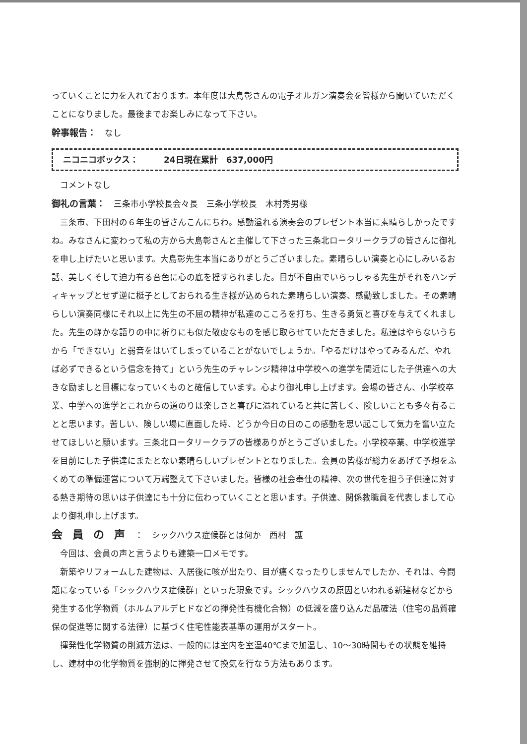っていくことに力を入れております。本年度は大島彰さんの電子オルガン演奏会を皆様から聞いていただくことになりました。最後までお楽しみになって下さい。
幹事報告：　なし
ニコニコボックス：　　　24日現在累計　637,000円
コメントなし
御礼の言葉：　三条市小学校長会々長　三条小学校長　木村秀男様
三条市、下田村の６年生の皆さんこんにちわ。感動溢れる演奏会のプレゼント本当に素晴らしかったですね。みなさんに変わって私の方から大島彰さんと主催して下さった三条北ロータリークラブの皆さんに御礼を申し上げたいと思います。大島彰先生本当にありがとうございました。素晴らしい演奏と心にしみいるお話、美しくそして迫力有る音色に心の底を揺すられました。目が不自由でいらっしゃる先生がそれをハンディキャップとせず逆に梃子としておられる生き様が込められた素晴らしい演奏、感動致しました。その素晴らしい演奏同様にそれ以上に先生の不屈の精神が私達のこころを打ち、生きる勇気と喜びを与えてくれました。先生の静かな語りの中に祈りにも似た敬虔なものを感じ取らせていただきました。私達はやらないうちから「できない」と弱音をはいてしまっていることがないでしょうか。「やるだけはやってみるんだ、やれば必ずできるという信念を持て」という先生のチャレンジ精神は中学校への進学を間近にした子供達への大きな励ましと目標になっていくものと確信しています。心より御礼申し上げます。会場の皆さん、小学校卒業、中学への進学とこれからの道のりは楽しさと喜びに溢れていると共に苦しく、険しいことも多々有ることと思います。苦しい、険しい場に直面した時、どうか今日の日のこの感動を思い起こして気力を奮い立たせてほしいと願います。三条北ロータリークラブの皆様ありがとうございました。小学校卒業、中学校進学を目前にした子供達にまたとない素晴らしいプレゼントとなりました。会員の皆様が総力をあげて予想をふくめての準備運営について万端整えて下さいました。皆様の社会奉仕の精神、次の世代を担う子供達に対する熱き期待の思いは子供達にも十分に伝わっていくことと思います。子供達、関係教職員を代表しまして心より御礼申し上げます。
会員の声：　シックハウス症候群とは何か　西村　護
今回は、会員の声と言うよりも建築一口メモです。
新築やリフォームした建物は、入居後に咳が出たり、目が痛くなったりしませんでしたか、それは、今問題になっている「シックハウス症候群」といった現象です。シックハウスの原因といわれる新建材などから発生する化学物質（ホルムアルデヒドなどの揮発性有機化合物）の低減を盛り込んだ品確法（住宅の品質確保の促進等に関する法律）に基づく住宅性能表基準の運用がスタート。
揮発性化学物質の削減方法は、一般的には室内を室温40℃まで加温し、10〜30時間もその状態を維持し、建材中の化学物質を強制的に揮発させて換気を行なう方法もあります。